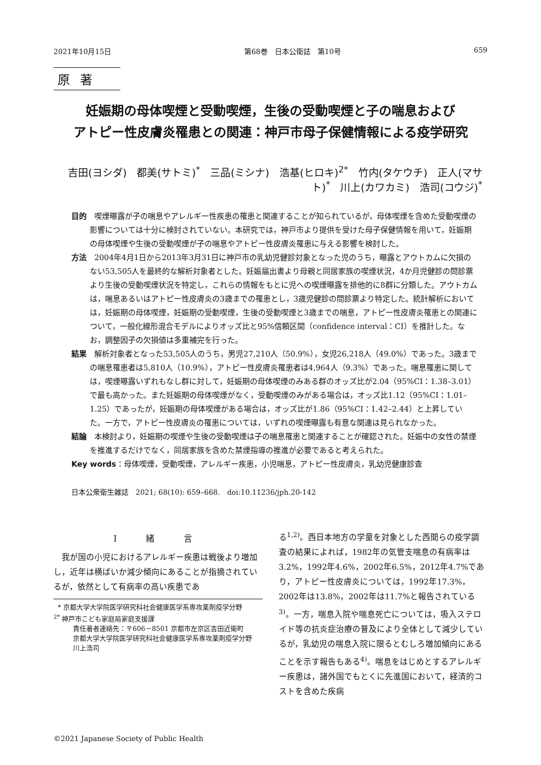2021年10月15日 第68巻　日本公衛誌　第10号 659
原著
妊娠期の母体喫煙と受動喫煙，生後の受動喫煙と子の喘息および
アトピー性皮膚炎罹患との関連：神戸市母子保健情報による疫学研究
吉田(ヨシダ)　都美(サトミ)<sup>*</sup>　三品(ミシナ)　浩基(ヒロキ)<sup>2*</sup>　竹内(タケウチ)　正人(マサト)<sup>*</sup>　川上(カワカミ)　浩司(コウジ)<sup>*</sup>
目的　喫煙曝露が子の喘息やアレルギー性疾患の罹患と関連することが知られているが，母体喫煙を含めた受動喫煙の影響については十分に検討されていない。本研究では，神戸市より提供を受けた母子保健情報を用いて，妊娠期の母体喫煙や生後の受動喫煙が子の喘息やアトピー性皮膚炎罹患に与える影響を検討した。
方法　2004年4月1日から2013年3月31日に神戸市の乳幼児健診対象となった児のうち，曝露とアウトカムに欠損のない53,505人を最終的な解析対象者とした。妊娠届出書より母親と同居家族の喫煙状況，4か月児健診の問診票より生後の受動喫煙状況を特定し，これらの情報をもとに児への喫煙曝露を排他的に8群に分類した。アウトカムは，喘息あるいはアトピー性皮膚炎の3歳までの罹患とし，3歳児健診の問診票より特定した。統計解析においては，妊娠期の母体喫煙，妊娠期の受動喫煙，生後の受動喫煙と3歳までの喘息，アトピー性皮膚炎罹患との関連について，一般化線形混合モデルによりオッズ比と95%信頼区間（confidence interval：CI）を推計した。なお，調整因子の欠損値は多重補完を行った。
結果　解析対象者となった53,505人のうち，男児27,210人（50.9%），女児26,218人（49.0%）であった。3歳までの喘息罹患者は5,810人（10.9%），アトピー性皮膚炎罹患者は4,964人（9.3%）であった。喘息罹患に関しては，喫煙曝露いずれもなし群に対して，妊娠期の母体喫煙のみある群のオッズ比が2.04（95%CI：1.38–3.01）で最も高かった。また妊娠期の母体喫煙がなく，受動喫煙のみがある場合は，オッズ比1.12（95%CI：1.01–1.25）であったが，妊娠期の母体喫煙がある場合は，オッズ比が1.86（95%CI：1.42–2.44）と上昇していた。一方で，アトピー性皮膚炎の罹患については，いずれの喫煙曝露も有意な関連は見られなかった。
結論　本検討より，妊娠期の喫煙や生後の受動喫煙は子の喘息罹患と関連することが確認された。妊娠中の女性の禁煙を推進するだけでなく，同居家族を含めた禁煙指導の推進が必要であると考えられた。
Key words：母体喫煙，受動喫煙，アレルギー疾患，小児喘息，アトピー性皮膚炎，乳幼児健康診査
日本公衆衛生雑誌　2021; 68(10): 659–668.　doi:10.11236/jph.20-142
I　緒　言
我が国の小児におけるアレルギー疾患は戦後より増加し，近年は横ばいか減少傾向にあることが指摘されているが，依然として有病率の高い疾患であ
* 京都大学大学院医学研究科社会健康医学系専攻薬剤疫学分野
<sup>2*</sup> 神戸市こども家庭局家庭支援課
責任著者連絡先：〒606－8501 京都市左京区吉田近衛町
京都大学大学院医学研究科社会健康医学系専攻薬剤疫学分野　川上浩司
る<sup>1,2)</sup>。西日本地方の学童を対象とした西間らの疫学調査の結果によれば，1982年の気管支喘息の有病率は3.2%，1992年4.6%，2002年6.5%，2012年4.7%であり，アトピー性皮膚炎については，1992年17.3%，2002年は13.8%，2002年は11.7%と報告されている<sup>3)</sup>。一方，喘息入院や喘息死亡については，吸入ステロイド等の抗炎症治療の普及により全体として減少しているが，乳幼児の喘息入院に限るとむしろ増加傾向にあることを示す報告もある<sup>4)</sup>。喘息をはじめとするアレルギー疾患は，諸外国でもとくに先進国において，経済的コストを含めた疾病
©2021 Japanese Society of Public Health